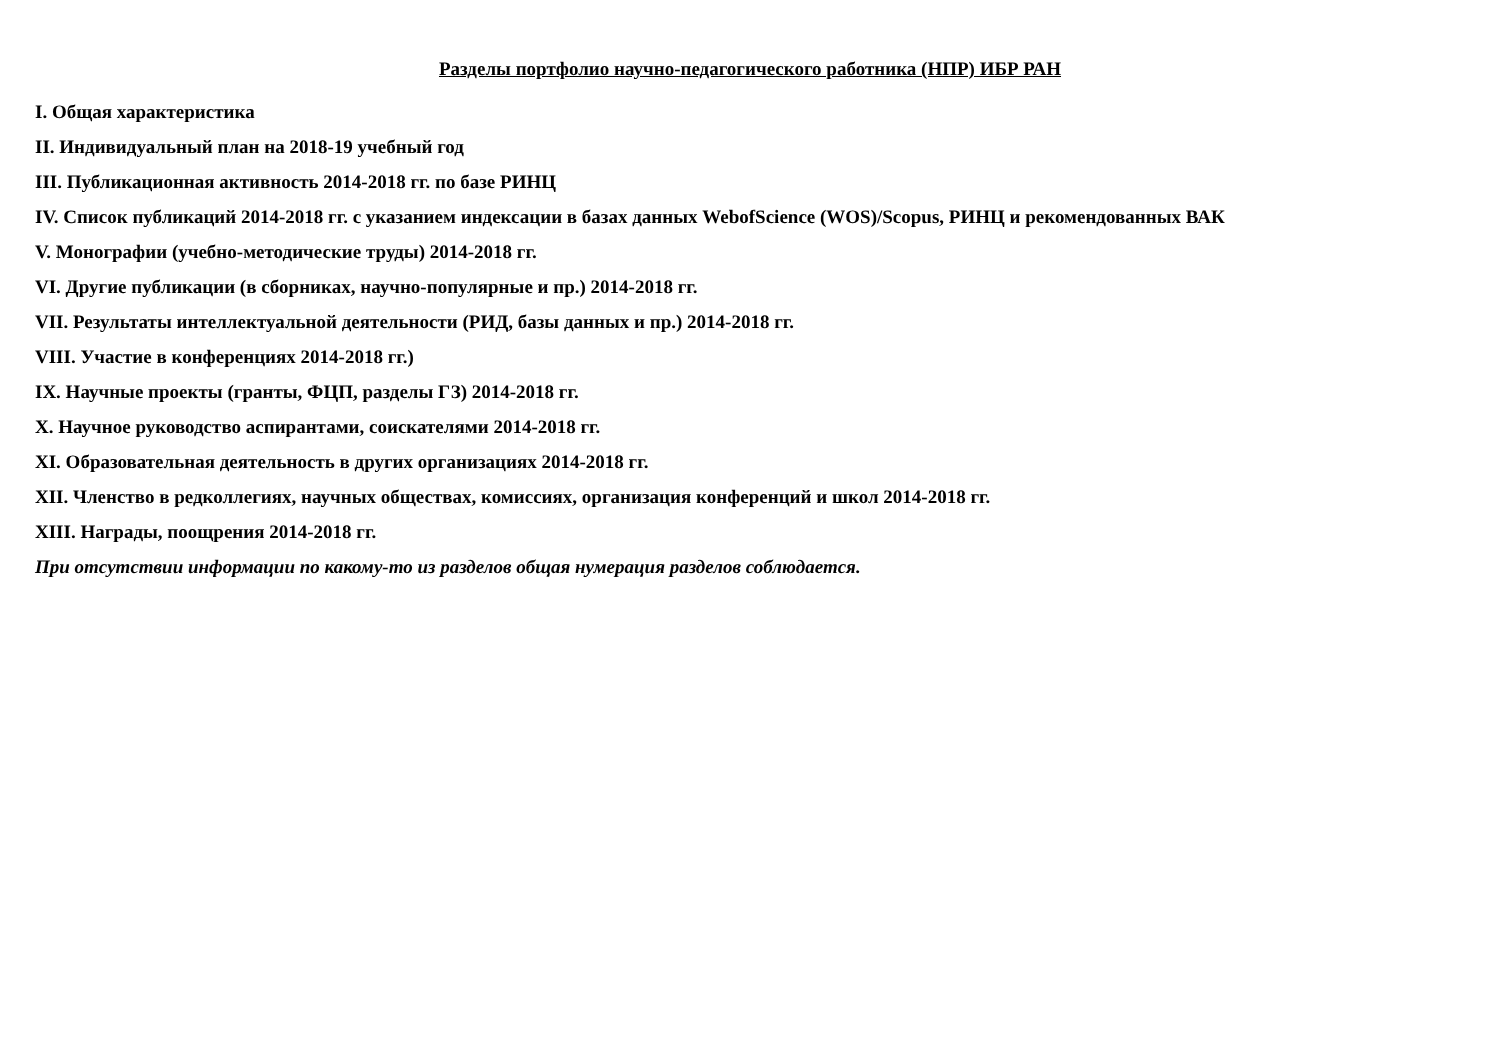Разделы портфолио научно-педагогического работника (НПР) ИБР РАН
I. Общая характеристика
II. Индивидуальный план на 2018-19 учебный год
III. Публикационная активность 2014-2018 гг. по базе РИНЦ
IV. Список публикаций 2014-2018 гг. с указанием индексации в базах данных WebofScience (WOS)/Scopus, РИНЦ и рекомендованных ВАК
V. Монографии (учебно-методические труды) 2014-2018 гг.
VI. Другие публикации (в сборниках, научно-популярные и пр.) 2014-2018 гг.
VII. Результаты интеллектуальной деятельности (РИД, базы данных и пр.) 2014-2018 гг.
VIII. Участие в конференциях 2014-2018 гг.)
IX. Научные проекты (гранты, ФЦП, разделы ГЗ) 2014-2018 гг.
X. Научное руководство аспирантами, соискателями 2014-2018 гг.
XI. Образовательная деятельность в других организациях 2014-2018 гг.
XII. Членство в редколлегиях, научных обществах, комиссиях, организация конференций и школ 2014-2018 гг.
XIII. Награды, поощрения 2014-2018 гг.
При отсутствии информации по какому-то из разделов общая нумерация разделов соблюдается.